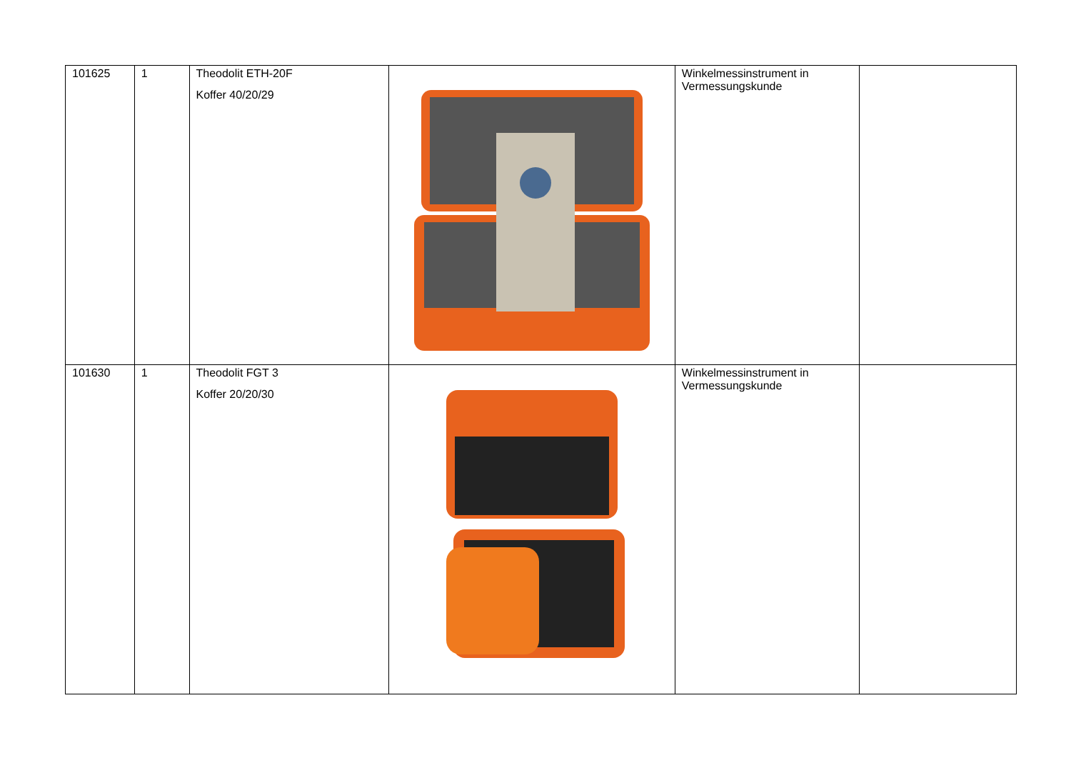| 101625 | 1 | Theodolit ETH-20F Koffer 40/20/29 | | Winkelmessinstrument in Vermessungskunde | |
| 101630 | 1 | Theodolit FGT 3 Koffer 20/20/30 | | Winkelmessinstrument in Vermessungskunde | |